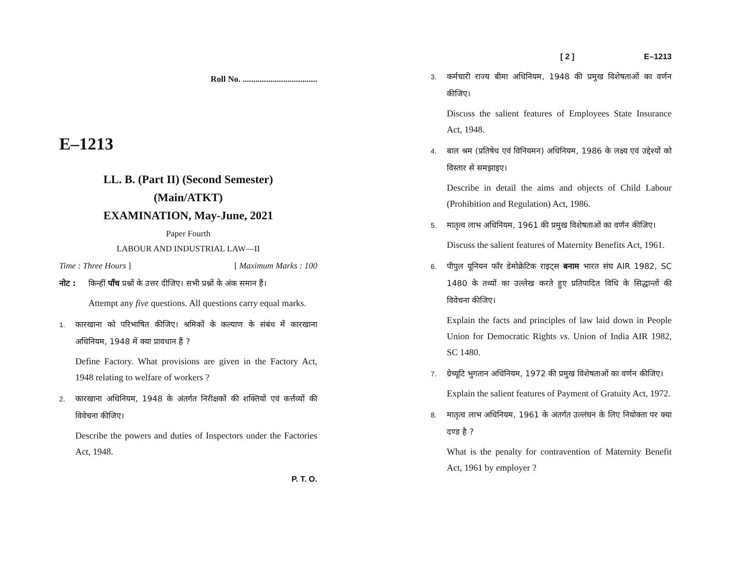Roll No. ...................................
E–1213
LL. B. (Part II) (Second Semester)
(Main/ATKT)
EXAMINATION, May-June, 2021
Paper Fourth
LABOUR AND INDUSTRIAL LAW—II
Time : Three Hours ] [ Maximum Marks : 100
नोट : किन्हीं पाँच प्रश्नों के उत्तर दीजिए। सभी प्रश्नों के अंक समान हैं।
Attempt any five questions. All questions carry equal marks.
1. कारखाना को परिभाषित कीजिए। श्रमिकों के कल्याण के संबंध में कारखाना अधिनियम, 1948 में क्या प्रावधान हैं ?
Define Factory. What provisions are given in the Factory Act, 1948 relating to welfare of workers ?
2. कारखाना अधिनियम, 1948 के अंतर्गत निरीक्षकों की शक्तियों एवं कर्त्तव्यों की विवेचना कीजिए।
Describe the powers and duties of Inspectors under the Factories Act, 1948.
P. T. O.
[ 2 ] E–1213
3. कर्मचारी राज्य बीमा अधिनियम, 1948 की प्रमुख विशेषताओं का वर्णन कीजिए।
Discuss the salient features of Employees State Insurance Act, 1948.
4. बाल श्रम (प्रतिषेध एवं विनियमन) अधिनियम, 1986 के लक्ष्य एवं उद्देश्यों को विस्तार से समझाइए।
Describe in detail the aims and objects of Child Labour (Prohibition and Regulation) Act, 1986.
5. मातृत्व लाभ अधिनियम, 1961 की प्रमुख विशेषताओं का वर्णन कीजिए।
Discuss the salient features of Maternity Benefits Act, 1961.
6. पीपुल यूनियन फॉर डेमोक्रेटिक राइट्स बनाम भारत संघ AIR 1982, SC 1480 के तथ्यों का उल्लेख करते हुए प्रतिपादित विधि के सिद्धान्तों की विवेचना कीजिए।
Explain the facts and principles of law laid down in People Union for Democratic Rights vs. Union of India AIR 1982, SC 1480.
7. ग्रेच्यूटि भुगतान अधिनियम, 1972 की प्रमुख विशेषताओं का वर्णन कीजिए।
Explain the salient features of Payment of Gratuity Act, 1972.
8. मातृत्व लाभ अधिनियम, 1961 के अंतर्गत उल्लंघन के लिए नियोक्ता पर क्या दण्ड है ?
What is the penalty for contravention of Maternity Benefit Act, 1961 by employer ?